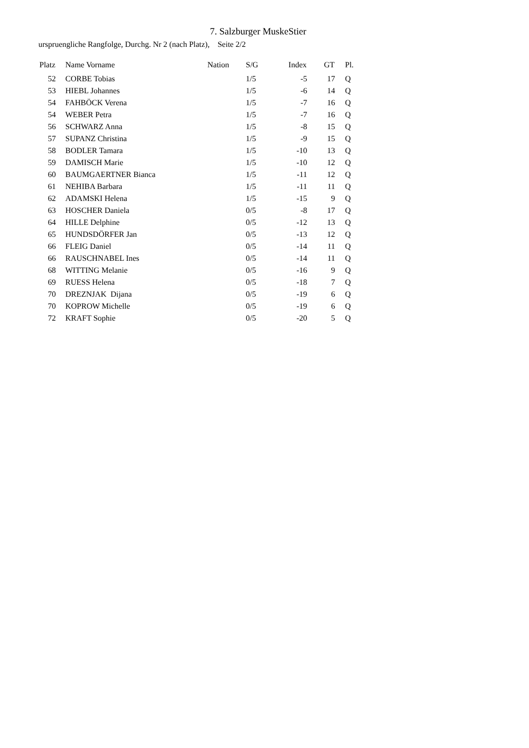7. Salzburger MuskeStier
urspruengliche Rangfolge, Durchg. Nr 2 (nach Platz), Seite 2/2
| Platz | Name Vorname | Nation | S/G | Index | GT | Pl. |
| --- | --- | --- | --- | --- | --- | --- |
| 52 | CORBE Tobias | | 1/5 | -5 | 17 | Q |
| 53 | HIEBL Johannes | | 1/5 | -6 | 14 | Q |
| 54 | FAHBÖCK Verena | | 1/5 | -7 | 16 | Q |
| 54 | WEBER Petra | | 1/5 | -7 | 16 | Q |
| 56 | SCHWARZ Anna | | 1/5 | -8 | 15 | Q |
| 57 | SUPANZ Christina | | 1/5 | -9 | 15 | Q |
| 58 | BODLER Tamara | | 1/5 | -10 | 13 | Q |
| 59 | DAMISCH Marie | | 1/5 | -10 | 12 | Q |
| 60 | BAUMGAERTNER Bianca | | 1/5 | -11 | 12 | Q |
| 61 | NEHIBA Barbara | | 1/5 | -11 | 11 | Q |
| 62 | ADAMSKI Helena | | 1/5 | -15 | 9 | Q |
| 63 | HOSCHER Daniela | | 0/5 | -8 | 17 | Q |
| 64 | HILLE Delphine | | 0/5 | -12 | 13 | Q |
| 65 | HUNDSDÖRFER Jan | | 0/5 | -13 | 12 | Q |
| 66 | FLEIG Daniel | | 0/5 | -14 | 11 | Q |
| 66 | RAUSCHNABEL Ines | | 0/5 | -14 | 11 | Q |
| 68 | WITTING Melanie | | 0/5 | -16 | 9 | Q |
| 69 | RUESS Helena | | 0/5 | -18 | 7 | Q |
| 70 | DREZNJAK Dijana | | 0/5 | -19 | 6 | Q |
| 70 | KOPROW Michelle | | 0/5 | -19 | 6 | Q |
| 72 | KRAFT Sophie | | 0/5 | -20 | 5 | Q |